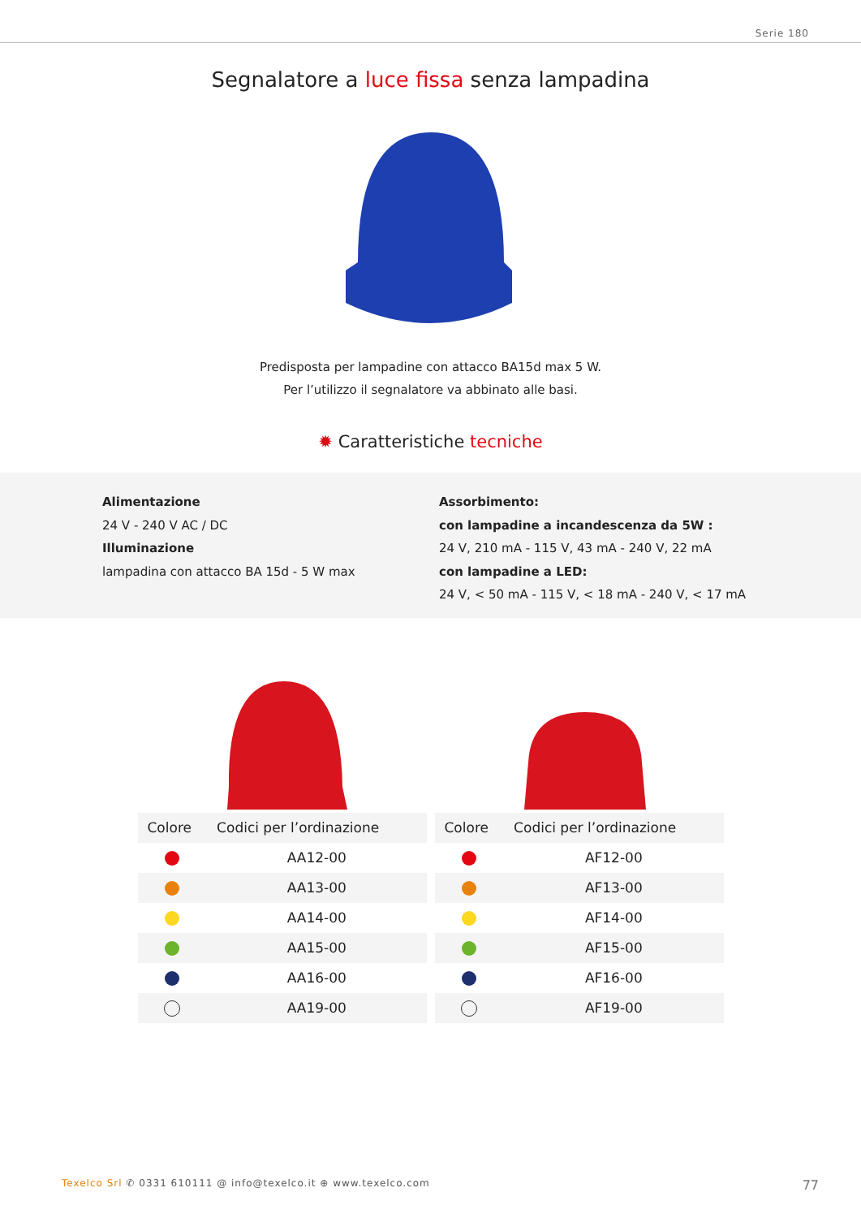Serie 180
Segnalatore a luce fissa senza lampadina
Predisposta per lampadine con attacco BA15d max 5 W.
Per l’utilizzo il segnalatore va abbinato alle basi.
✹ Caratteristiche tecniche
Alimentazione
24 V - 240 V AC / DC
Illuminazione
lampadina con attacco BA 15d - 5 W max
Assorbimento:
con lampadine a incandescenza da 5W :
24 V, 210 mA - 115 V, 43 mA - 240 V, 22 mA
con lampadine a LED:
24 V, < 50 mA - 115 V, < 18 mA - 240 V, < 17 mA
| Colore | Codici per l’ordinazione |
| --- | --- |
| | AA12-00 |
| | AA13-00 |
| | AA14-00 |
| | AA15-00 |
| | AA16-00 |
| | AA19-00 |
| Colore | Codici per l’ordinazione |
| --- | --- |
| | AF12-00 |
| | AF13-00 |
| | AF14-00 |
| | AF15-00 |
| | AF16-00 |
| | AF19-00 |
Texelco Srl ✆ 0331 610111 @ info@texelco.it ⊕ www.texelco.com
77